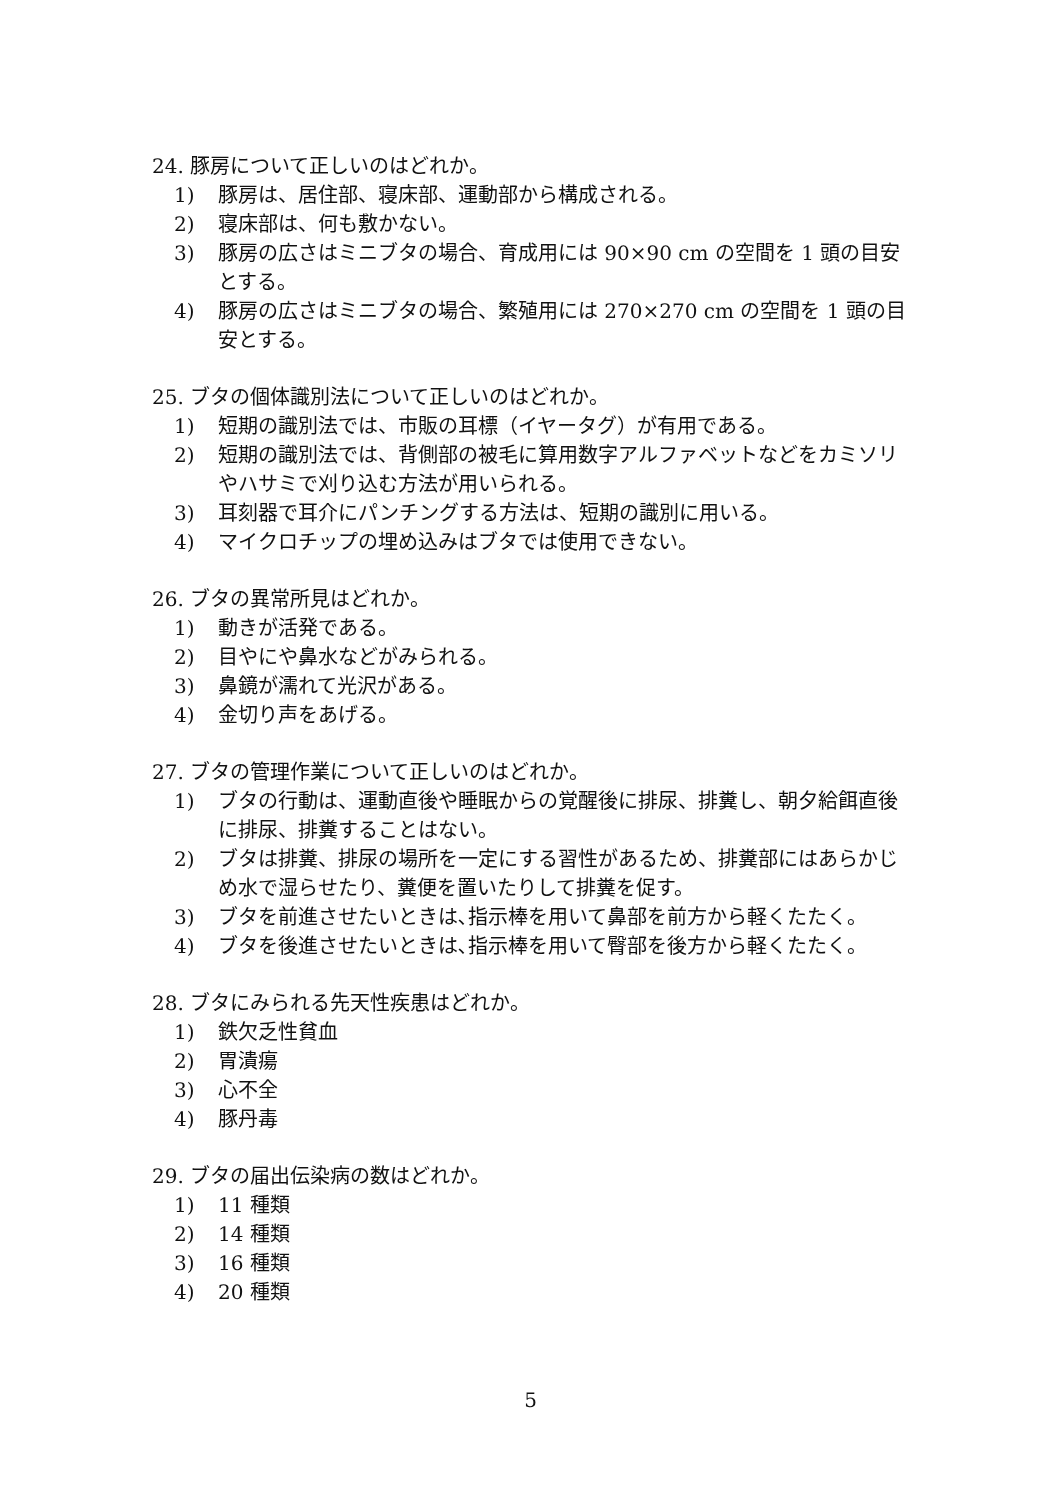24. 豚房について正しいのはどれか。
1) 豚房は、居住部、寝床部、運動部から構成される。
2) 寝床部は、何も敷かない。
3) 豚房の広さはミニブタの場合、育成用には 90×90 cm の空間を 1 頭の目安とする。
4) 豚房の広さはミニブタの場合、繁殖用には 270×270 cm の空間を 1 頭の目安とする。
25. ブタの個体識別法について正しいのはどれか。
1) 短期の識別法では、市販の耳標（イヤータグ）が有用である。
2) 短期の識別法では、背側部の被毛に算用数字アルファベットなどをカミソリやハサミで刈り込む方法が用いられる。
3) 耳刻器で耳介にパンチングする方法は、短期の識別に用いる。
4) マイクロチップの埋め込みはブタでは使用できない。
26. ブタの異常所見はどれか。
1) 動きが活発である。
2) 目やにや鼻水などがみられる。
3) 鼻鏡が濡れて光沢がある。
4) 金切り声をあげる。
27. ブタの管理作業について正しいのはどれか。
1) ブタの行動は、運動直後や睡眠からの覚醒後に排尿、排糞し、朝夕給餌直後に排尿、排糞することはない。
2) ブタは排糞、排尿の場所を一定にする習性があるため、排糞部にはあらかじめ水で湿らせたり、糞便を置いたりして排糞を促す。
3) ブタを前進させたいときは､指示棒を用いて鼻部を前方から軽くたたく。
4) ブタを後進させたいときは､指示棒を用いて臀部を後方から軽くたたく。
28. ブタにみられる先天性疾患はどれか。
1) 鉄欠乏性貧血
2) 胃潰瘍
3) 心不全
4) 豚丹毒
29. ブタの届出伝染病の数はどれか。
1) 11 種類
2) 14 種類
3) 16 種類
4) 20 種類
5